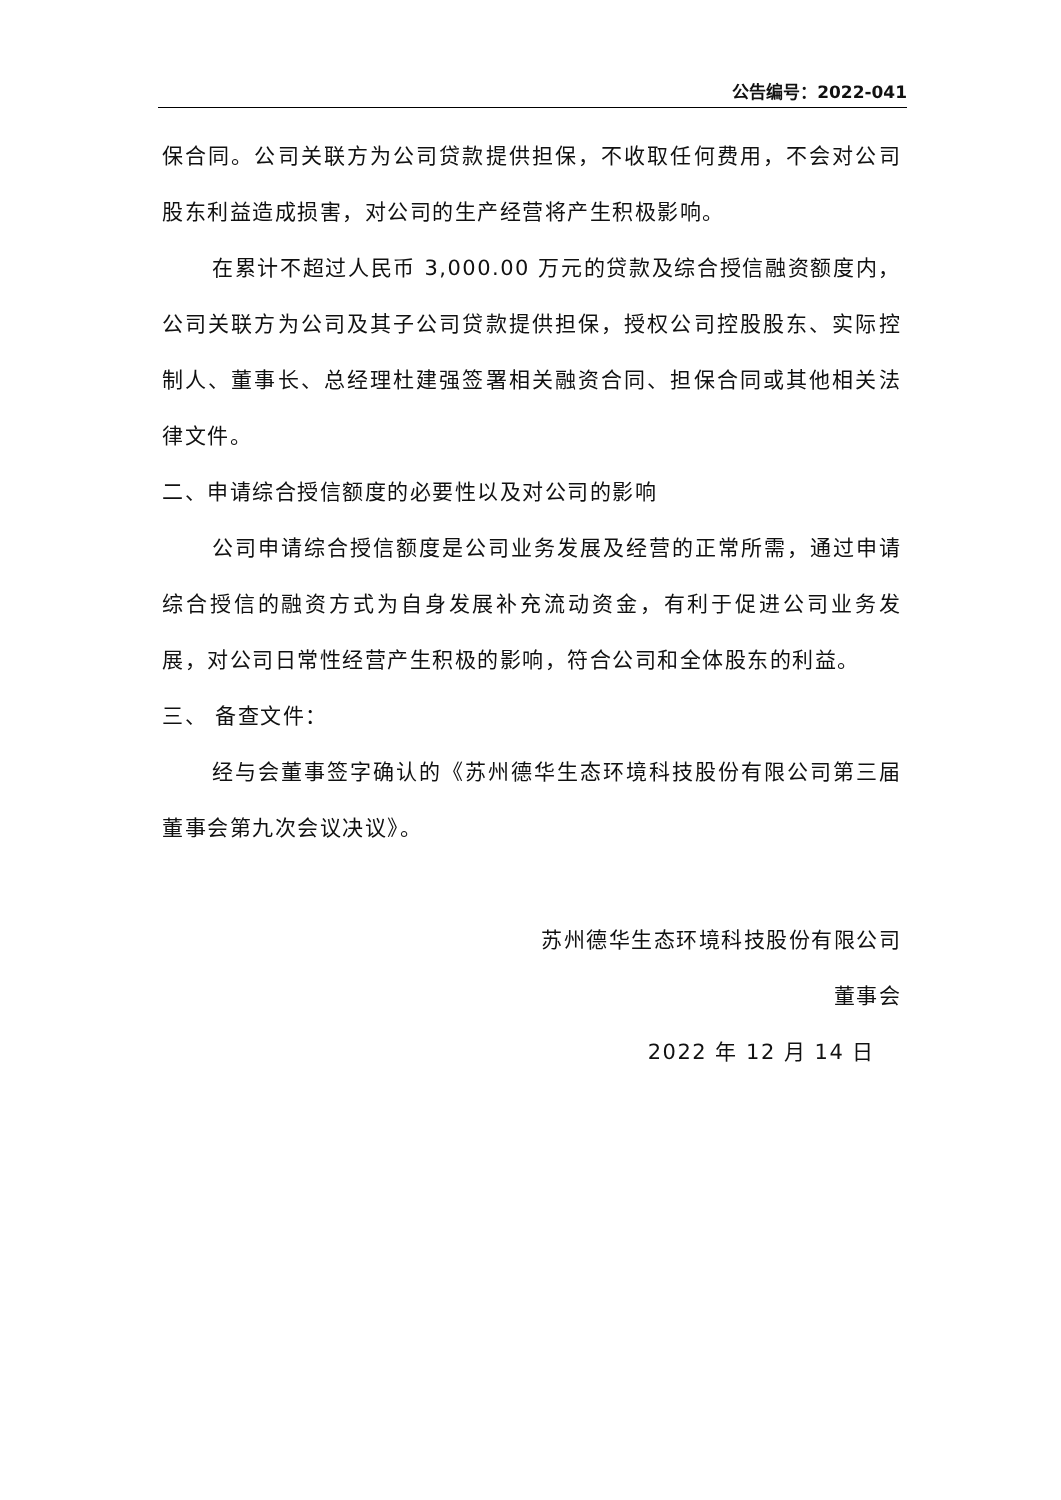公告编号：2022-041
保合同。公司关联方为公司贷款提供担保，不收取任何费用，不会对公司股东利益造成损害，对公司的生产经营将产生积极影响。
在累计不超过人民币 3,000.00 万元的贷款及综合授信融资额度内，公司关联方为公司及其子公司贷款提供担保，授权公司控股股东、实际控制人、董事长、总经理杜建强签署相关融资合同、担保合同或其他相关法律文件。
二、申请综合授信额度的必要性以及对公司的影响
公司申请综合授信额度是公司业务发展及经营的正常所需，通过申请综合授信的融资方式为自身发展补充流动资金，有利于促进公司业务发展，对公司日常性经营产生积极的影响，符合公司和全体股东的利益。
三、 备查文件：
经与会董事签字确认的《苏州德华生态环境科技股份有限公司第三届董事会第九次会议决议》。
苏州德华生态环境科技股份有限公司
董事会
2022 年 12 月 14 日